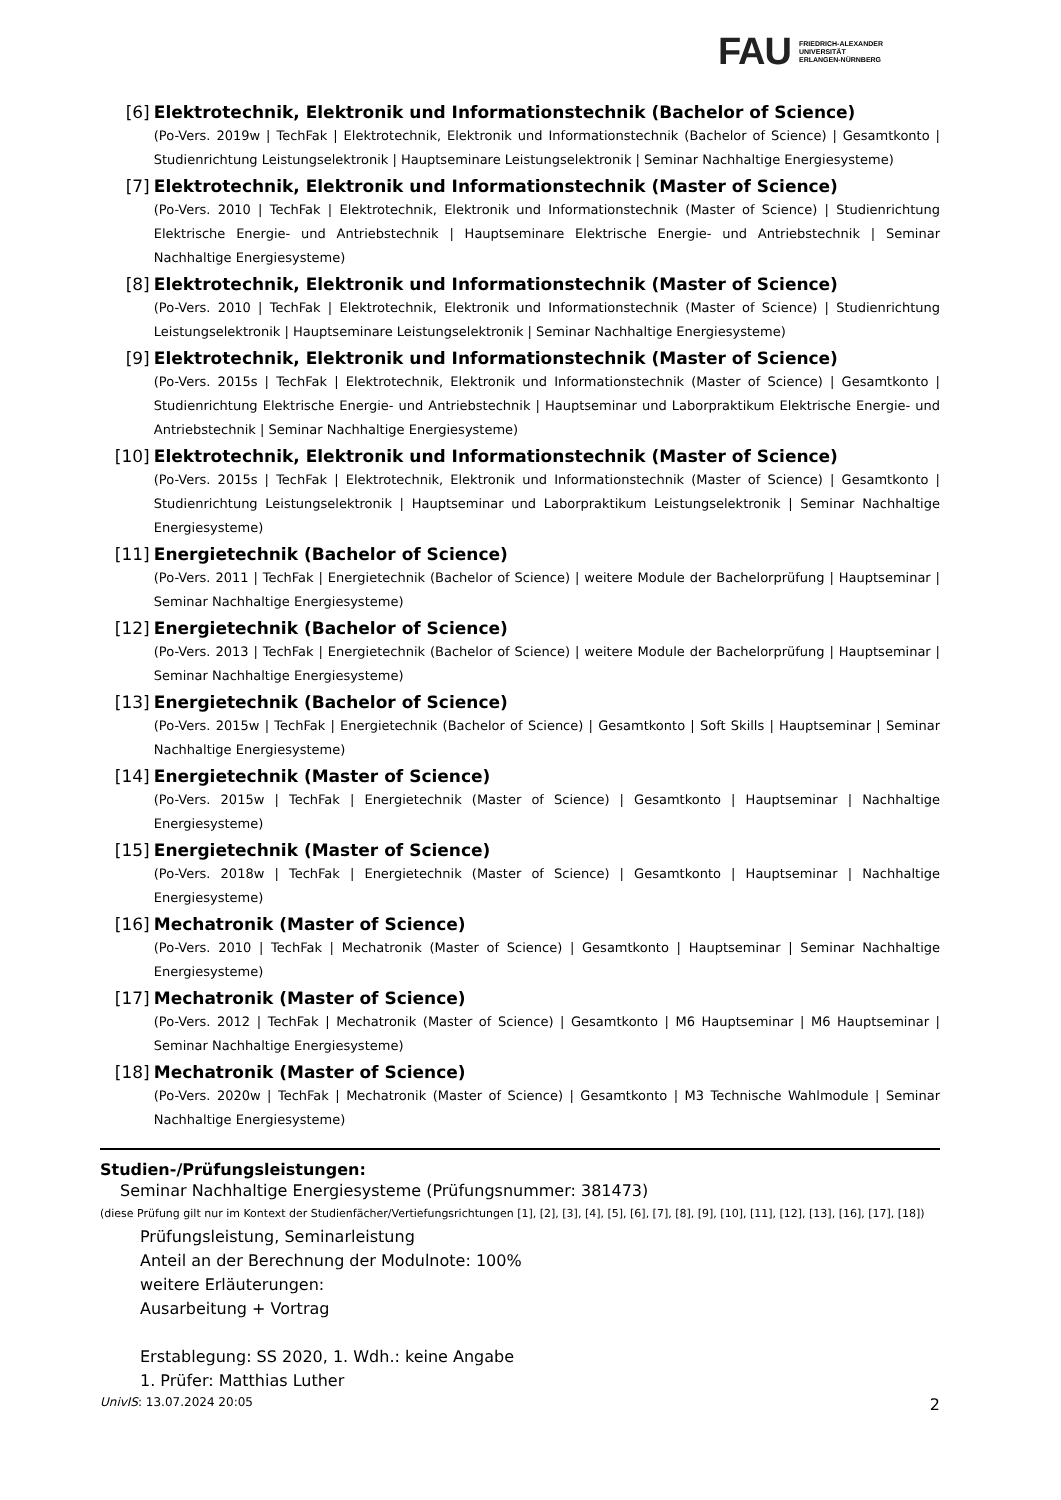FAU
FRIEDRICH-ALEXANDER
UNIVERSITÄT
ERLANGEN-NÜRNBERG
[6] Elektrotechnik, Elektronik und Informationstechnik (Bachelor of Science)
(Po-Vers. 2019w | TechFak | Elektrotechnik, Elektronik und Informationstechnik (Bachelor of Science) | Gesamtkonto | Studienrichtung Leistungselektronik | Hauptseminare Leistungselektronik | Seminar Nachhaltige Energiesysteme)
[7] Elektrotechnik, Elektronik und Informationstechnik (Master of Science)
(Po-Vers. 2010 | TechFak | Elektrotechnik, Elektronik und Informationstechnik (Master of Science) | Studienrichtung Elektrische Energie- und Antriebstechnik | Hauptseminare Elektrische Energie- und Antriebstechnik | Seminar Nachhaltige Energiesysteme)
[8] Elektrotechnik, Elektronik und Informationstechnik (Master of Science)
(Po-Vers. 2010 | TechFak | Elektrotechnik, Elektronik und Informationstechnik (Master of Science) | Studienrichtung Leistungselektronik | Hauptseminare Leistungselektronik | Seminar Nachhaltige Energiesysteme)
[9] Elektrotechnik, Elektronik und Informationstechnik (Master of Science)
(Po-Vers. 2015s | TechFak | Elektrotechnik, Elektronik und Informationstechnik (Master of Science) | Gesamtkonto | Studienrichtung Elektrische Energie- und Antriebstechnik | Hauptseminar und Laborpraktikum Elektrische Energie- und Antriebstechnik | Seminar Nachhaltige Energiesysteme)
[10] Elektrotechnik, Elektronik und Informationstechnik (Master of Science)
(Po-Vers. 2015s | TechFak | Elektrotechnik, Elektronik und Informationstechnik (Master of Science) | Gesamtkonto | Studienrichtung Leistungselektronik | Hauptseminar und Laborpraktikum Leistungselektronik | Seminar Nachhaltige Energiesysteme)
[11] Energietechnik (Bachelor of Science)
(Po-Vers. 2011 | TechFak | Energietechnik (Bachelor of Science) | weitere Module der Bachelorprüfung | Hauptseminar | Seminar Nachhaltige Energiesysteme)
[12] Energietechnik (Bachelor of Science)
(Po-Vers. 2013 | TechFak | Energietechnik (Bachelor of Science) | weitere Module der Bachelorprüfung | Hauptseminar | Seminar Nachhaltige Energiesysteme)
[13] Energietechnik (Bachelor of Science)
(Po-Vers. 2015w | TechFak | Energietechnik (Bachelor of Science) | Gesamtkonto | Soft Skills | Hauptseminar | Seminar Nachhaltige Energiesysteme)
[14] Energietechnik (Master of Science)
(Po-Vers. 2015w | TechFak | Energietechnik (Master of Science) | Gesamtkonto | Hauptseminar | Nachhaltige Energiesysteme)
[15] Energietechnik (Master of Science)
(Po-Vers. 2018w | TechFak | Energietechnik (Master of Science) | Gesamtkonto | Hauptseminar | Nachhaltige Energiesysteme)
[16] Mechatronik (Master of Science)
(Po-Vers. 2010 | TechFak | Mechatronik (Master of Science) | Gesamtkonto | Hauptseminar | Seminar Nachhaltige Energiesysteme)
[17] Mechatronik (Master of Science)
(Po-Vers. 2012 | TechFak | Mechatronik (Master of Science) | Gesamtkonto | M6 Hauptseminar | M6 Hauptseminar | Seminar Nachhaltige Energiesysteme)
[18] Mechatronik (Master of Science)
(Po-Vers. 2020w | TechFak | Mechatronik (Master of Science) | Gesamtkonto | M3 Technische Wahlmodule | Seminar Nachhaltige Energiesysteme)
Studien-/Prüfungsleistungen:
Seminar Nachhaltige Energiesysteme (Prüfungsnummer: 381473)
(diese Prüfung gilt nur im Kontext der Studienfächer/Vertiefungsrichtungen [1], [2], [3], [4], [5], [6], [7], [8], [9], [10], [11], [12], [13], [16], [17], [18])
Prüfungsleistung, Seminarleistung
Anteil an der Berechnung der Modulnote: 100%
weitere Erläuterungen:
Ausarbeitung + Vortrag
Erstablegung: SS 2020, 1. Wdh.: keine Angabe
1. Prüfer: Matthias Luther
UnivIS: 13.07.2024 20:05 2